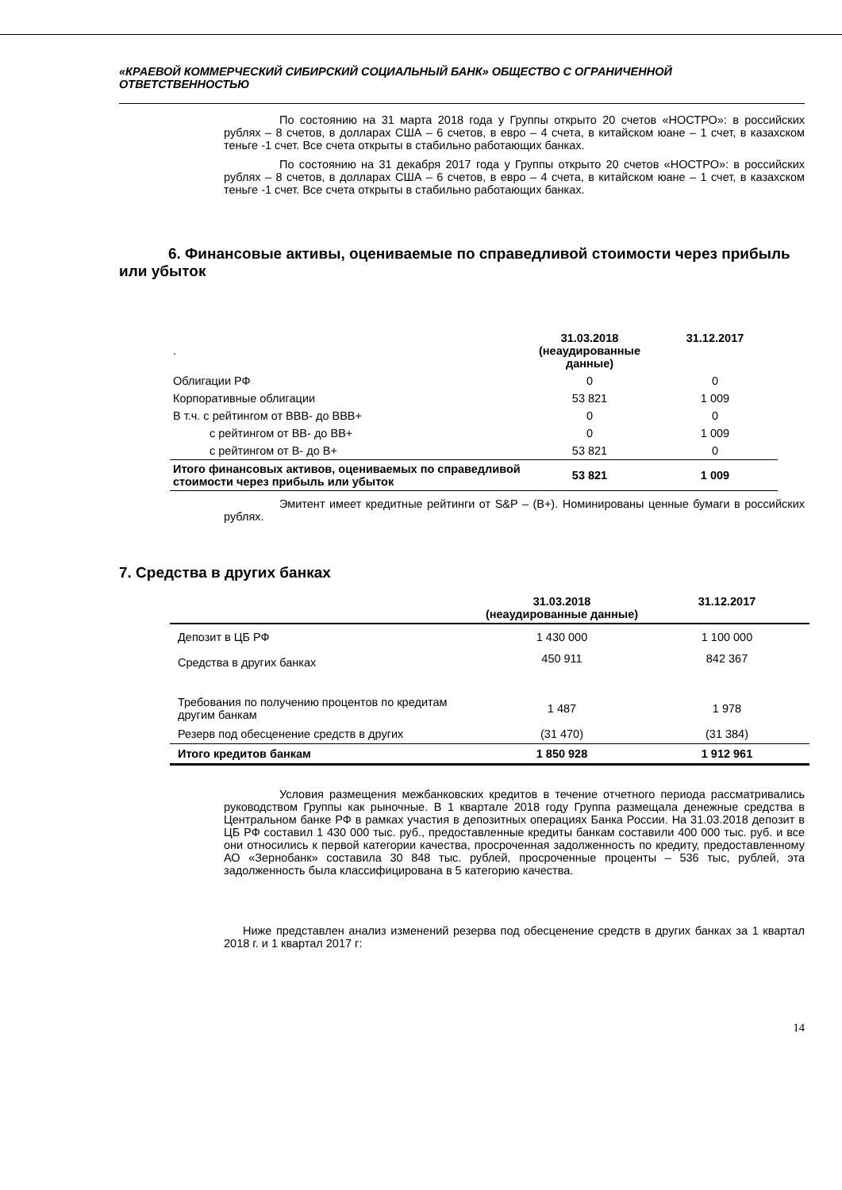«КРАЕВОЙ КОММЕРЧЕСКИЙ СИБИРСКИЙ СОЦИАЛЬНЫЙ БАНК» ОБЩЕСТВО С ОГРАНИЧЕННОЙ ОТВЕТСТВЕННОСТЬЮ
По состоянию на 31 марта 2018 года у Группы открыто 20 счетов «НОСТРО»: в российских рублях – 8 счетов, в долларах США – 6 счетов, в евро – 4 счета, в китайском юане – 1 счет, в казахском теньге -1 счет. Все счета открыты в стабильно работающих банках.
По состоянию на 31 декабря 2017 года у Группы открыто 20 счетов «НОСТРО»: в российских рублях – 8 счетов, в долларах США – 6 счетов, в евро – 4 счета, в китайском юане – 1 счет, в казахском теньге -1 счет. Все счета открыты в стабильно работающих банках.
6. Финансовые активы, оцениваемые по справедливой стоимости через прибыль или убыток
| . | 31.03.2018 (неаудированные данные) | 31.12.2017 |
| --- | --- | --- |
| Облигации РФ | 0 | 0 |
| Корпоративные облигации | 53 821 | 1 009 |
| В т.ч. с рейтингом от ВВВ- до ВВВ+ | 0 | 0 |
| с рейтингом от ВВ- до ВВ+ | 0 | 1 009 |
| с рейтингом от В- до В+ | 53 821 | 0 |
| Итого финансовых активов, оцениваемых по справедливой стоимости через прибыль или убыток | 53 821 | 1 009 |
Эмитент имеет кредитные рейтинги от S&P – (В+). Номинированы ценные бумаги в российских рублях.
7. Средства в других банках
| | 31.03.2018 (неаудированные данные) | 31.12.2017 |
| --- | --- | --- |
| Депозит в ЦБ РФ | 1 430 000 | 1 100 000 |
| Средства в других банках | 450 911 | 842 367 |
| Требования по получению процентов по кредитам другим банкам | 1 487 | 1 978 |
| Резерв под обесценение средств в других | (31 470) | (31 384) |
| Итого кредитов банкам | 1 850 928 | 1 912 961 |
Условия размещения межбанковских кредитов в течение отчетного периода рассматривались руководством Группы как рыночные. В 1 квартале 2018 году Группа размещала денежные средства в Центральном банке РФ в рамках участия в депозитных операциях Банка России. На 31.03.2018 депозит в ЦБ РФ составил 1 430 000 тыс. руб., предоставленные кредиты банкам составили 400 000 тыс. руб. и все они относились к первой категории качества, просроченная задолженность по кредиту, предоставленному АО «Зернобанк» составила 30 848 тыс. рублей, просроченные проценты – 536 тыс, рублей, эта задолженность была классифицирована в 5 категорию качества.
Ниже представлен анализ изменений резерва под обесценение средств в других банках за 1 квартал 2018 г. и 1 квартал 2017 г:
14